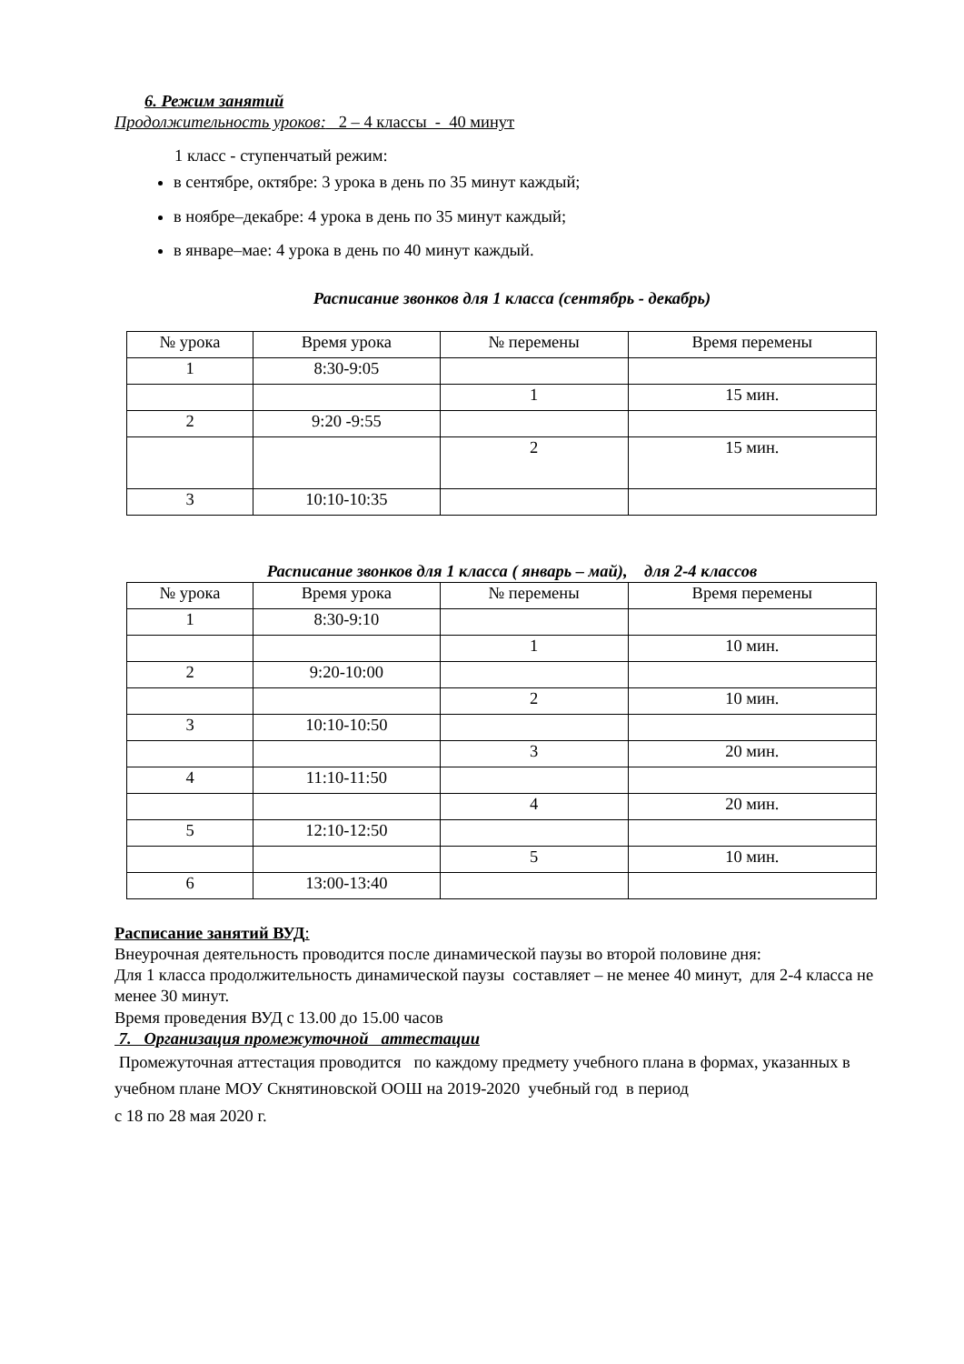6. Режим занятий
Продолжительность уроков: 2 – 4 классы - 40 минут
1 класс - ступенчатый режим:
в сентябре, октябре: 3 урока в день по 35 минут каждый;
в ноябре–декабре: 4 урока в день по 35 минут каждый;
в январе–мае: 4 урока в день по 40 минут каждый.
Расписание звонков для 1 класса (сентябрь - декабрь)
| № урока | Время урока | № перемены | Время перемены |
| 1 | 8:30-9:05 | | |
| | | 1 | 15 мин. |
| 2 | 9:20 -9:55 | | |
| | | 2 | 15 мин. |
| 3 | 10:10-10:35 | | |
Расписание звонков для 1 класса ( январь – май), для 2-4 классов
| № урока | Время урока | № перемены | Время перемены |
| 1 | 8:30-9:10 | | |
| | | 1 | 10 мин. |
| 2 | 9:20-10:00 | | |
| | | 2 | 10 мин. |
| 3 | 10:10-10:50 | | |
| | | 3 | 20 мин. |
| 4 | 11:10-11:50 | | |
| | | 4 | 20 мин. |
| 5 | 12:10-12:50 | | |
| | | 5 | 10 мин. |
| 6 | 13:00-13:40 | | |
Расписание занятий ВУД:
Внеурочная деятельность проводится после динамической паузы во второй половине дня:
Для 1 класса продолжительность динамической паузы составляет – не менее 40 минут, для 2-4 класса не менее 30 минут.
Время проведения ВУД с 13.00 до 15.00 часов
7. Организация промежуточной аттестации
Промежуточная аттестация проводится по каждому предмету учебного плана в формах, указанных в учебном плане МОУ Скнятиновской ООШ на 2019-2020 учебный год в период
с 18 по 28 мая 2020 г.